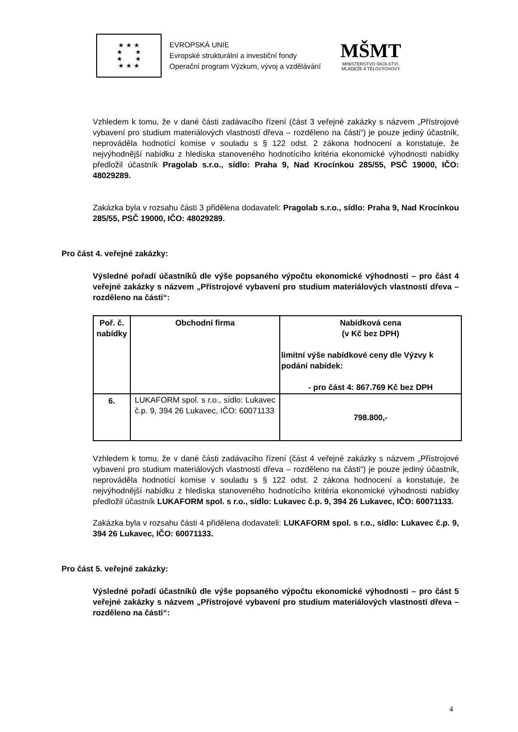★ ★ ★
★ ★
★ ★
★ ★ ★
EVROPSKÁ UNIE
Evropské strukturální a investiční fondy
Operační program Výzkum, vývoj a vzdělávání
MŠMT
MINISTERSTVO ŠKOLSTVÍ,
MLÁDEŽE A TĚLOVÝCHOVY
Vzhledem k tomu, že v dané části zadávacího řízení (část 3 veřejné zakázky s názvem „Přístrojové vybavení pro studium materiálových vlastností dřeva – rozděleno na části“) je pouze jediný účastník, neprováděla hodnotící komise v souladu s § 122 odst. 2 zákona hodnocení a konstatuje, že nejvýhodnější nabídku z hlediska stanoveného hodnotícího kritéria ekonomické výhodnosti nabídky předložil účastník Pragolab s.r.o., sídlo: Praha 9, Nad Krocínkou 285/55, PSČ 19000, IČO: 48029289.
Zakázka byla v rozsahu části 3 přidělena dodavateli: Pragolab s.r.o., sídlo: Praha 9, Nad Krocínkou 285/55, PSČ 19000, IČO: 48029289.
Pro část 4. veřejné zakázky:
Výsledné pořadí účastníků dle výše popsaného výpočtu ekonomické výhodnosti – pro část 4 veřejné zakázky s názvem „Přístrojové vybavení pro studium materiálových vlastností dřeva – rozděleno na části“:
| Poř. č. nabídky | Obchodní firma | Nabídková cena (v Kč bez DPH) limitní výše nabídkové ceny dle Výzvy k podání nabídek: - pro část 4: 867.769 Kč bez DPH |
| --- | --- | --- |
| 6. | LUKAFORM spol. s r.o., sídlo: Lukavec č.p. 9, 394 26 Lukavec, IČO: 60071133 | 798.800,- |
Vzhledem k tomu, že v dané části zadávacího řízení (část 4 veřejné zakázky s názvem „Přístrojové vybavení pro studium materiálových vlastností dřeva – rozděleno na části“) je pouze jediný účastník, neprováděla hodnotící komise v souladu s § 122 odst. 2 zákona hodnocení a konstatuje, že nejvýhodnější nabídku z hlediska stanoveného hodnotícího kritéria ekonomické výhodnosti nabídky předložil účastník LUKAFORM spol. s r.o., sídlo: Lukavec č.p. 9, 394 26 Lukavec, IČO: 60071133.
Zakázka byla v rozsahu části 4 přidělena dodavateli: LUKAFORM spol. s r.o., sídlo: Lukavec č.p. 9, 394 26 Lukavec, IČO: 60071133.
Pro část 5. veřejné zakázky:
Výsledné pořadí účastníků dle výše popsaného výpočtu ekonomické výhodnosti – pro část 5 veřejné zakázky s názvem „Přístrojové vybavení pro studium materiálových vlastností dřeva – rozděleno na části“:
4